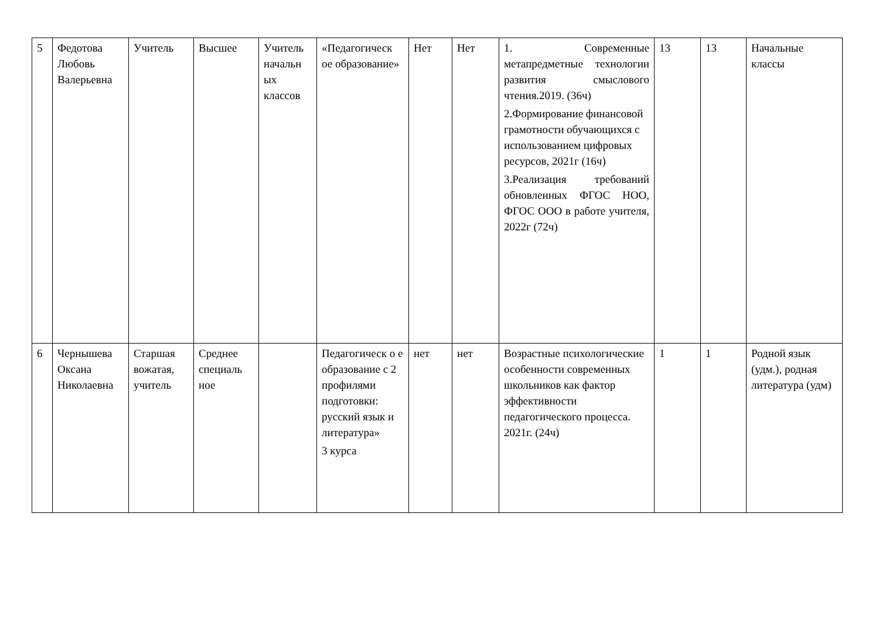| 5 | Федотова Любовь Валерьевна | Учитель | Высшее | Учитель начальн ых классов | «Педагогическ ое образование» | Нет | Нет | 1. Современные метапредметные технологии развития смыслового чтения.2019. (36ч) 2.Формирование финансовой грамотности обучающихся с использованием цифровых ресурсов, 2021г (16ч) 3.Реализация требований обновленных ФГОС НОО, ФГОС ООО в работе учителя, 2022г (72ч) | 13 | 13 | Начальные классы |
| 6 | Чернышева Оксана Николаевна | Старшая вожатая, учитель | Среднее специаль ное | | Педагогическ о е образование с 2 профилями подготовки: русский язык и литература» 3 курса | нет | нет | Возрастные психологические особенности современных школьников как фактор эффективности педагогического процесса. 2021г. (24ч) | 1 | 1 | Родной язык (удм.), родная литература (удм) |